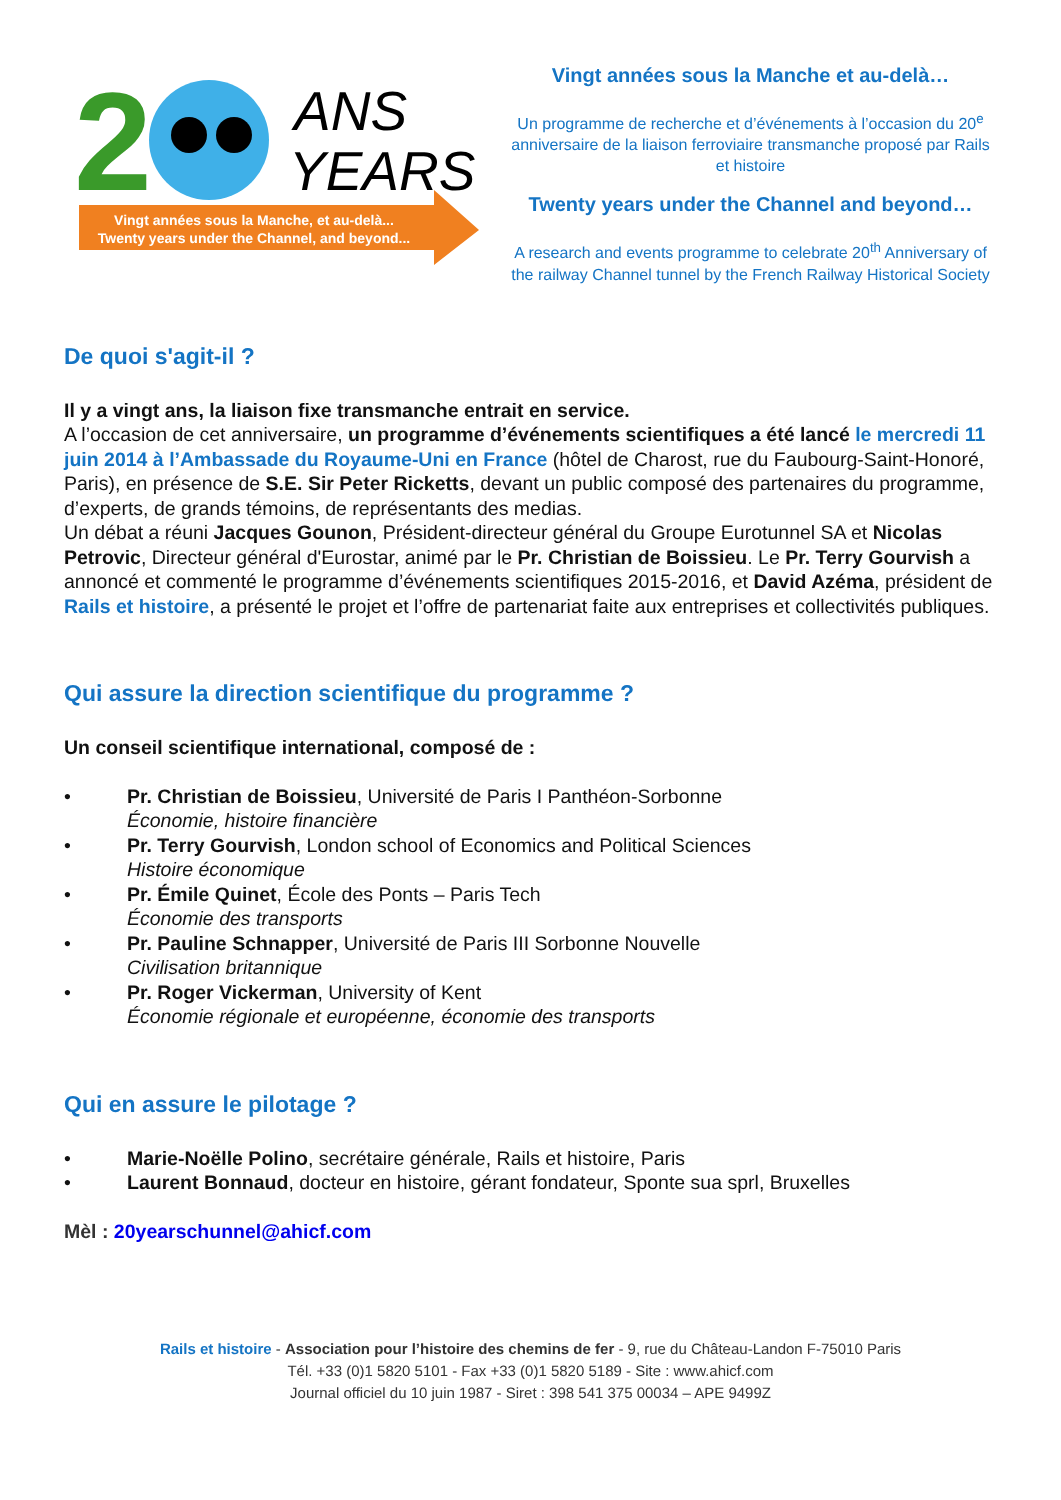2
ANS
YEARS
Vingt années sous la Manche, et au-delà...
Twenty years under the Channel, and beyond...
Vingt années sous la Manche et au-delà…
Un programme de recherche et d’événements à l’occasion du 20<sup>e</sup> anniversaire de la liaison ferroviaire transmanche proposé par Rails et histoire
Twenty years under the Channel and beyond…
A research and events programme to celebrate 20<sup>th</sup> Anniversary of the railway Channel tunnel by the French Railway Historical Society
De quoi s'agit-il ?
Il y a vingt ans, la liaison fixe transmanche entrait en service.
A l’occasion de cet anniversaire, un programme d’événements scientifiques a été lancé le mercredi 11 juin 2014 à l’Ambassade du Royaume-Uni en France (hôtel de Charost, rue du Faubourg-Saint-Honoré, Paris), en présence de S.E. Sir Peter Ricketts, devant un public composé des partenaires du programme, d’experts, de grands témoins, de représentants des medias.
Un débat a réuni Jacques Gounon, Président-directeur général du Groupe Eurotunnel SA et Nicolas Petrovic, Directeur général d'Eurostar, animé par le Pr. Christian de Boissieu. Le Pr. Terry Gourvish a annoncé et commenté le programme d’événements scientifiques 2015-2016, et David Azéma, président de Rails et histoire, a présenté le projet et l’offre de partenariat faite aux entreprises et collectivités publiques.
Qui assure la direction scientifique du programme ?
Un conseil scientifique international, composé de :
• Pr. Christian de Boissieu, Université de Paris I Panthéon-Sorbonne
Économie, histoire financière
• Pr. Terry Gourvish, London school of Economics and Political Sciences
Histoire économique
• Pr. Émile Quinet, École des Ponts – Paris Tech
Économie des transports
• Pr. Pauline Schnapper, Université de Paris III Sorbonne Nouvelle
Civilisation britannique
• Pr. Roger Vickerman, University of Kent
Économie régionale et européenne, économie des transports
Qui en assure le pilotage ?
• Marie-Noëlle Polino, secrétaire générale, Rails et histoire, Paris
• Laurent Bonnaud, docteur en histoire, gérant fondateur, Sponte sua sprl, Bruxelles
Mèl : 20yearschunnel@ahicf.com
Rails et histoire - Association pour l’histoire des chemins de fer - 9, rue du Château-Landon F-75010 Paris
Tél. +33 (0)1 5820 5101 - Fax +33 (0)1 5820 5189 - Site : www.ahicf.com
Journal officiel du 10 juin 1987 - Siret : 398 541 375 00034 – APE 9499Z